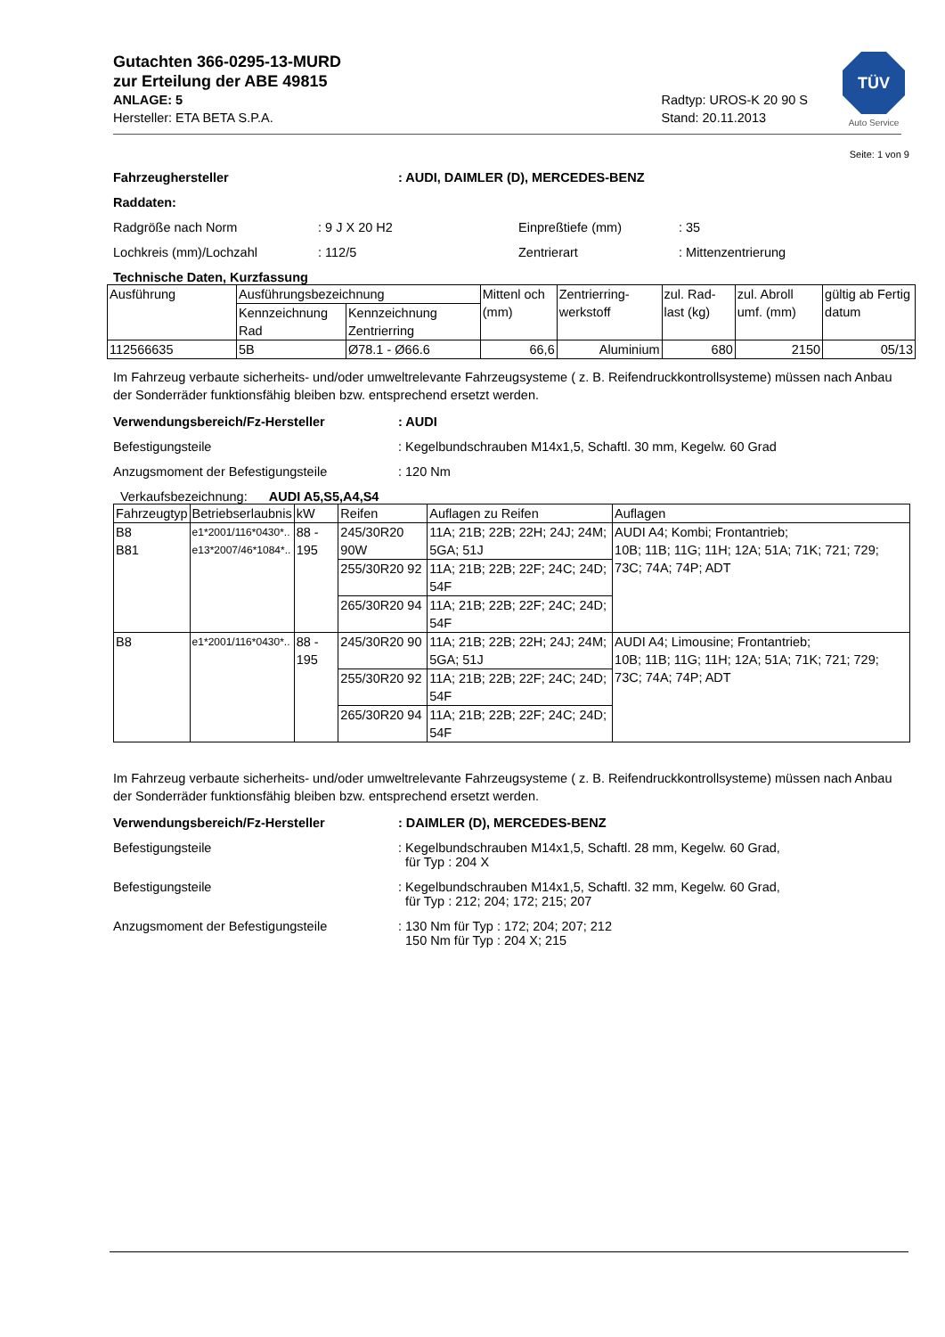TÜV
Auto Service
Gutachten 366-0295-13-MURD
zur Erteilung der ABE 49815
ANLAGE: 5
Hersteller: ETA BETA S.P.A.
Radtyp: UROS-K 20 90 S
Stand: 20.11.2013
Seite: 1 von 9
Fahrzeughersteller: AUDI, DAIMLER (D), MERCEDES-BENZ
Raddaten:
Radgröße nach Norm: 9 J X 20 H2 Einpreßtiefe (mm): 35
Lochkreis (mm)/Lochzahl: 112/5 Zentrierart: Mittenzentrierung
Technische Daten, Kurzfassung
| Ausführung | Ausführungsbezeichnung | | Mittenl och (mm) | Zentrierring-werkstoff | zul. Rad-last (kg) | zul. Abroll umf. (mm) | gültig ab Fertig datum |
| --- | --- | --- | --- | --- | --- | --- | --- |
| | Kennzeichnung Rad | Kennzeichnung Zentrierring | | | | | |
| 112566635 | 5B | Ø78.1 - Ø66.6 | 66,6 | Aluminium | 680 | 2150 | 05/13 |
Im Fahrzeug verbaute sicherheits- und/oder umweltrelevante Fahrzeugsysteme ( z. B. Reifendruckkontrollsysteme) müssen nach Anbau der Sonderräder funktionsfähig bleiben bzw. entsprechend ersetzt werden.
Verwendungsbereich/Fz-Hersteller: AUDI
Befestigungsteile: Kegelbundschrauben M14x1,5, Schaftl. 30 mm, Kegelw. 60 Grad
Anzugsmoment der Befestigungsteile: 120 Nm
Verkaufsbezeichnung: AUDI A5,S5,A4,S4
| Fahrzeugtyp | Betriebserlaubnis | kW | Reifen | Auflagen zu Reifen | Auflagen |
| --- | --- | --- | --- | --- | --- |
| B8 B81 | e1*2001/116*0430*.. e13*2007/46*1084*.. | 88 - 195 | 245/30R20 90W | 11A; 21B; 22B; 22H; 24J; 24M; 5GA; 51J | AUDI A4; Kombi; Frontantrieb; 10B; 11B; 11G; 11H; 12A; 51A; 71K; 721; 729; 73C; 74A; 74P; ADT |
| | | | 255/30R20 92 | 11A; 21B; 22B; 22F; 24C; 24D; 54F | |
| | | | 265/30R20 94 | 11A; 21B; 22B; 22F; 24C; 24D; 54F | |
| B8 | e1*2001/116*0430*.. | 88 - 195 | 245/30R20 90 | 11A; 21B; 22B; 22H; 24J; 24M; 5GA; 51J | AUDI A4; Limousine; Frontantrieb; 10B; 11B; 11G; 11H; 12A; 51A; 71K; 721; 729; 73C; 74A; 74P; ADT |
| | | | 255/30R20 92 | 11A; 21B; 22B; 22F; 24C; 24D; 54F | |
| | | | 265/30R20 94 | 11A; 21B; 22B; 22F; 24C; 24D; 54F | |
Im Fahrzeug verbaute sicherheits- und/oder umweltrelevante Fahrzeugsysteme ( z. B. Reifendruckkontrollsysteme) müssen nach Anbau der Sonderräder funktionsfähig bleiben bzw. entsprechend ersetzt werden.
Verwendungsbereich/Fz-Hersteller: DAIMLER (D), MERCEDES-BENZ
Befestigungsteile: Kegelbundschrauben M14x1,5, Schaftl. 28 mm, Kegelw. 60 Grad,
für Typ : 204 X
Befestigungsteile: Kegelbundschrauben M14x1,5, Schaftl. 32 mm, Kegelw. 60 Grad,
für Typ : 212; 204; 172; 215; 207
Anzugsmoment der Befestigungsteile: 130 Nm für Typ : 172; 204; 207; 212
150 Nm für Typ : 204 X; 215